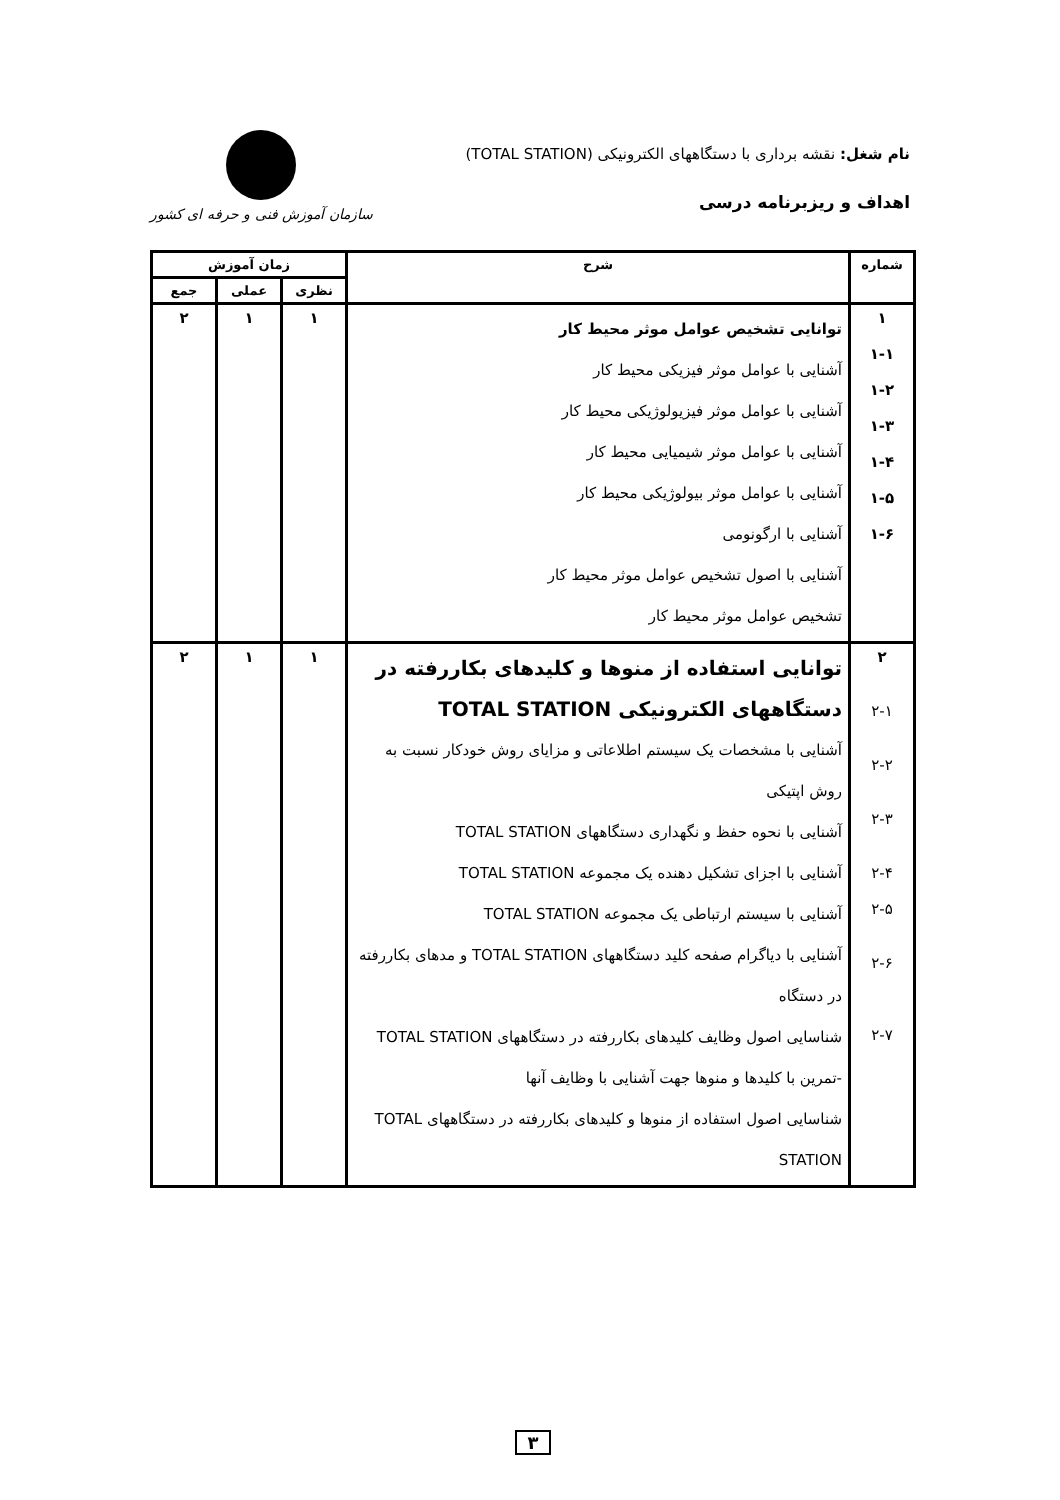نام شغل: نقشه برداری با دستگاههای الکترونیکی (TOTAL STATION)
اهداف و ریزبرنامه درسی
سازمان آموزش فنی و حرفه ای کشور
| شماره | شرح | زمان آموزش | | |
| --- | --- | --- | --- | --- |
| | | نظری | عملی | جمع |
| ۱ ۱-۱ ۱-۲ ۱-۳ ۱-۴ ۱-۵ ۱-۶ | توانایی تشخیص عوامل موثر محیط کار آشنایی با عوامل موثر فیزیکی محیط کار آشنایی با عوامل موثر فیزیولوژیکی محیط کار آشنایی با عوامل موثر شیمیایی محیط کار آشنایی با عوامل موثر بیولوژیکی محیط کار آشنایی با ارگونومی آشنایی با اصول تشخیص عوامل موثر محیط کار تشخیص عوامل موثر محیط کار | ۱ | ۱ | ۲ |
| ۲ ۲-۱ ۲-۲ ۲-۳ ۲-۴ ۲-۵ ۲-۶ ۲-۷ | توانایی استفاده از منوها و کلیدهای بکاررفته در دستگاههای الکترونیکی TOTAL STATION آشنایی با مشخصات یک سیستم اطلاعاتی و مزایای روش خودکار نسبت به روش اپتیکی آشنایی با نحوه حفظ و نگهداری دستگاههای TOTAL STATION آشنایی با اجزای تشکیل دهنده یک مجموعه TOTAL STATION آشنایی با سیستم ارتباطی یک مجموعه TOTAL STATION آشنایی با دیاگرام صفحه کلید دستگاههای TOTAL STATION و مدهای بکاررفته در دستگاه شناسایی اصول وظایف کلیدهای بکاررفته در دستگاههای TOTAL STATION -تمرین با کلیدها و منوها جهت آشنایی با وظایف آنها شناسایی اصول استفاده از منوها و کلیدهای بکاررفته در دستگاههای TOTAL STATION | ۱ | ۱ | ۲ |
۳